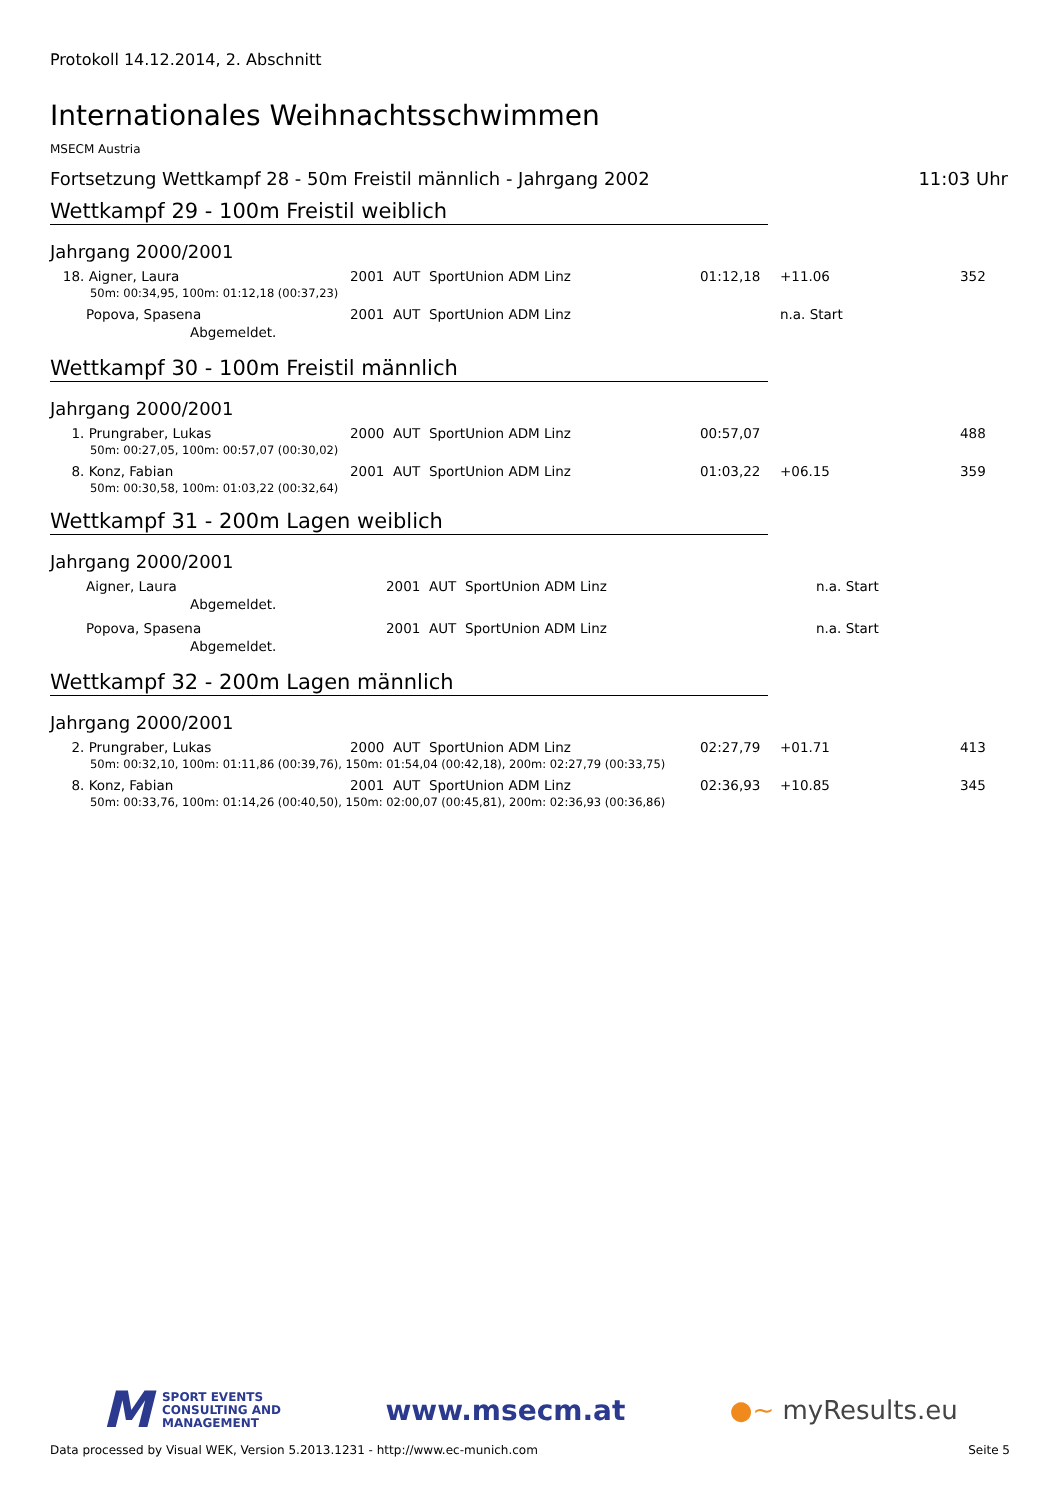Protokoll 14.12.2014, 2. Abschnitt
Internationales Weihnachtsschwimmen
MSECM Austria
Fortsetzung Wettkampf 28 - 50m Freistil männlich - Jahrgang 2002 11:03 Uhr
Wettkampf 29 - 100m Freistil weiblich
Jahrgang 2000/2001
| 18. Aigner, Laura | 2001 AUT SportUnion ADM Linz | 01:12,18 | +11.06 | 352 |
| 50m: 00:34,95, 100m: 01:12,18 (00:37,23) | | | | |
| Popova, Spasena | 2001 AUT SportUnion ADM Linz | | n.a. Start | |
| Abgemeldet. | | | | |
Wettkampf 30 - 100m Freistil männlich
Jahrgang 2000/2001
| 1. Prungraber, Lukas | 2000 AUT SportUnion ADM Linz | 00:57,07 | | 488 |
| 50m: 00:27,05, 100m: 00:57,07 (00:30,02) | | | | |
| 8. Konz, Fabian | 2001 AUT SportUnion ADM Linz | 01:03,22 | +06.15 | 359 |
| 50m: 00:30,58, 100m: 01:03,22 (00:32,64) | | | | |
Wettkampf 31 - 200m Lagen weiblich
Jahrgang 2000/2001
| Aigner, Laura | 2001 AUT SportUnion ADM Linz | | n.a. Start | |
| Abgemeldet. | | | | |
| Popova, Spasena | 2001 AUT SportUnion ADM Linz | | n.a. Start | |
| Abgemeldet. | | | | |
Wettkampf 32 - 200m Lagen männlich
Jahrgang 2000/2001
| 2. Prungraber, Lukas | 2000 AUT SportUnion ADM Linz | 02:27,79 | +01.71 | 413 |
| 50m: 00:32,10, 100m: 01:11,86 (00:39,76), 150m: 01:54,04 (00:42,18), 200m: 02:27,79 (00:33,75) | | | | |
| 8. Konz, Fabian | 2001 AUT SportUnion ADM Linz | 02:36,93 | +10.85 | 345 |
| 50m: 00:33,76, 100m: 01:14,26 (00:40,50), 150m: 02:00,07 (00:45,81), 200m: 02:36,93 (00:36,86) | | | | |
M
SPORT EVENTS
CONSULTING AND
MANAGEMENT
www.msecm.at ●~ myResults.eu
Data processed by Visual WEK, Version 5.2013.1231 - http://www.ec-munich.com Seite 5